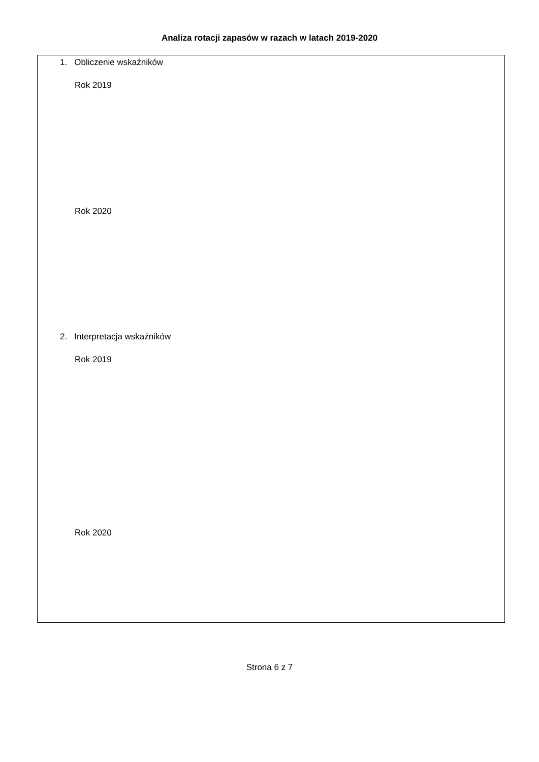Analiza rotacji zapasów w razach w latach 2019-2020
1. Obliczenie wskaźników
Rok 2019
Rok 2020
2. Interpretacja wskaźników
Rok 2019
Rok 2020
Strona 6 z 7